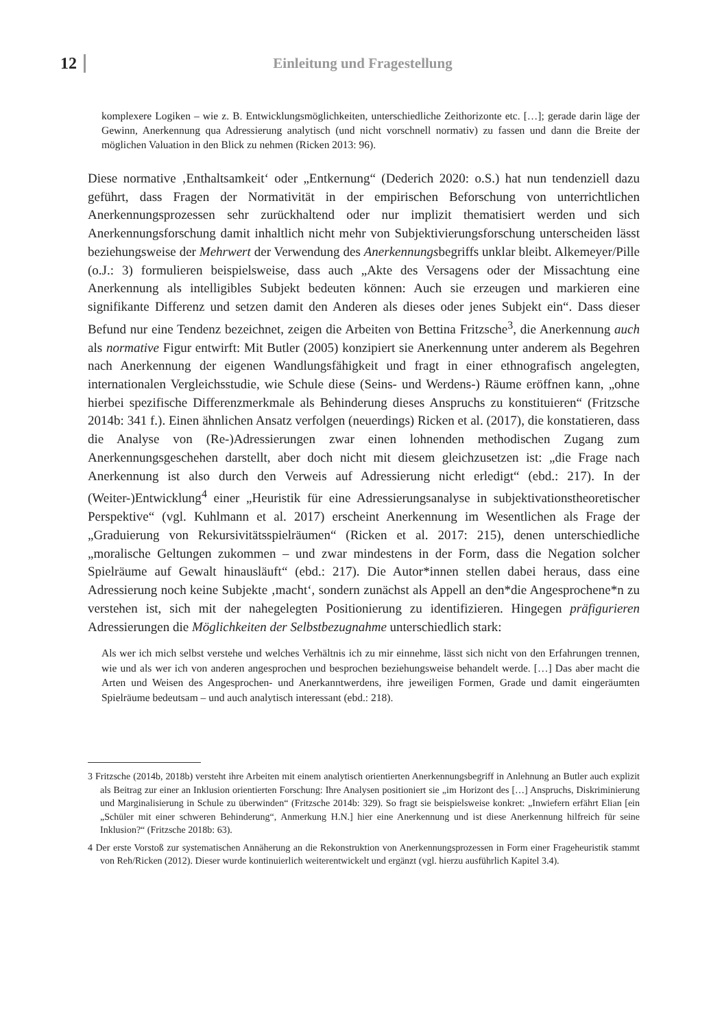12 Einleitung und Fragestellung
komplexere Logiken – wie z. B. Entwicklungsmöglichkeiten, unterschiedliche Zeithorizonte etc. […]; gerade darin läge der Gewinn, Anerkennung qua Adressierung analytisch (und nicht vorschnell normativ) zu fassen und dann die Breite der möglichen Valuation in den Blick zu nehmen (Ricken 2013: 96).
Diese normative ‚Enthaltsamkeit‘ oder „Entkernung“ (Dederich 2020: o.S.) hat nun tendenziell dazu geführt, dass Fragen der Normativität in der empirischen Beforschung von unterrichtlichen Anerkennungsprozessen sehr zurückhaltend oder nur implizit thematisiert werden und sich Anerkennungsforschung damit inhaltlich nicht mehr von Subjektivierungsforschung unterscheiden lässt beziehungsweise der Mehrwert der Verwendung des Anerkennungsbegriffs unklar bleibt. Alkemeyer/Pille (o.J.: 3) formulieren beispielsweise, dass auch „Akte des Versagens oder der Missachtung eine Anerkennung als intelligibles Subjekt bedeuten können: Auch sie erzeugen und markieren eine signifikante Differenz und setzen damit den Anderen als dieses oder jenes Subjekt ein“. Dass dieser Befund nur eine Tendenz bezeichnet, zeigen die Arbeiten von Bettina Fritzsche<sup>3</sup>, die Anerkennung auch als normative Figur entwirft: Mit Butler (2005) konzipiert sie Anerkennung unter anderem als Begehren nach Anerkennung der eigenen Wandlungsfähigkeit und fragt in einer ethnografisch angelegten, internationalen Vergleichsstudie, wie Schule diese (Seins- und Werdens-) Räume eröffnen kann, „ohne hierbei spezifische Differenzmerkmale als Behinderung dieses Anspruchs zu konstituieren“ (Fritzsche 2014b: 341 f.). Einen ähnlichen Ansatz verfolgen (neuerdings) Ricken et al. (2017), die konstatieren, dass die Analyse von (Re-)Adressierungen zwar einen lohnenden methodischen Zugang zum Anerkennungsgeschehen darstellt, aber doch nicht mit diesem gleichzusetzen ist: „die Frage nach Anerkennung ist also durch den Verweis auf Adressierung nicht erledigt“ (ebd.: 217). In der (Weiter-)Entwicklung<sup>4</sup> einer „Heuristik für eine Adressierungsanalyse in subjektivationstheoretischer Perspektive“ (vgl. Kuhlmann et al. 2017) erscheint Anerkennung im Wesentlichen als Frage der „Graduierung von Rekursivitätsspielräumen“ (Ricken et al. 2017: 215), denen unterschiedliche „moralische Geltungen zukommen – und zwar mindestens in der Form, dass die Negation solcher Spielräume auf Gewalt hinausläuft“ (ebd.: 217). Die Autor*innen stellen dabei heraus, dass eine Adressierung noch keine Subjekte ‚macht‘, sondern zunächst als Appell an den*die Angesprochene*n zu verstehen ist, sich mit der nahegelegten Positionierung zu identifizieren. Hingegen präfigurieren Adressierungen die Möglichkeiten der Selbstbezugnahme unterschiedlich stark:
Als wer ich mich selbst verstehe und welches Verhältnis ich zu mir einnehme, lässt sich nicht von den Erfahrungen trennen, wie und als wer ich von anderen angesprochen und besprochen beziehungsweise behandelt werde. […] Das aber macht die Arten und Weisen des Angesprochen- und Anerkanntwerdens, ihre jeweiligen Formen, Grade und damit eingeräumten Spielräume bedeutsam – und auch analytisch interessant (ebd.: 218).
3 Fritzsche (2014b, 2018b) versteht ihre Arbeiten mit einem analytisch orientierten Anerkennungsbegriff in Anlehnung an Butler auch explizit als Beitrag zur einer an Inklusion orientierten Forschung: Ihre Analysen positioniert sie „im Horizont des […] Anspruchs, Diskriminierung und Marginalisierung in Schule zu überwinden“ (Fritzsche 2014b: 329). So fragt sie beispielsweise konkret: „Inwiefern erfährt Elian [ein „Schüler mit einer schweren Behinderung“, Anmerkung H.N.] hier eine Anerkennung und ist diese Anerkennung hilfreich für seine Inklusion?“ (Fritzsche 2018b: 63).
4 Der erste Vorstoß zur systematischen Annäherung an die Rekonstruktion von Anerkennungsprozessen in Form einer Frageheuristik stammt von Reh/Ricken (2012). Dieser wurde kontinuierlich weiterentwickelt und ergänzt (vgl. hierzu ausführlich Kapitel 3.4).